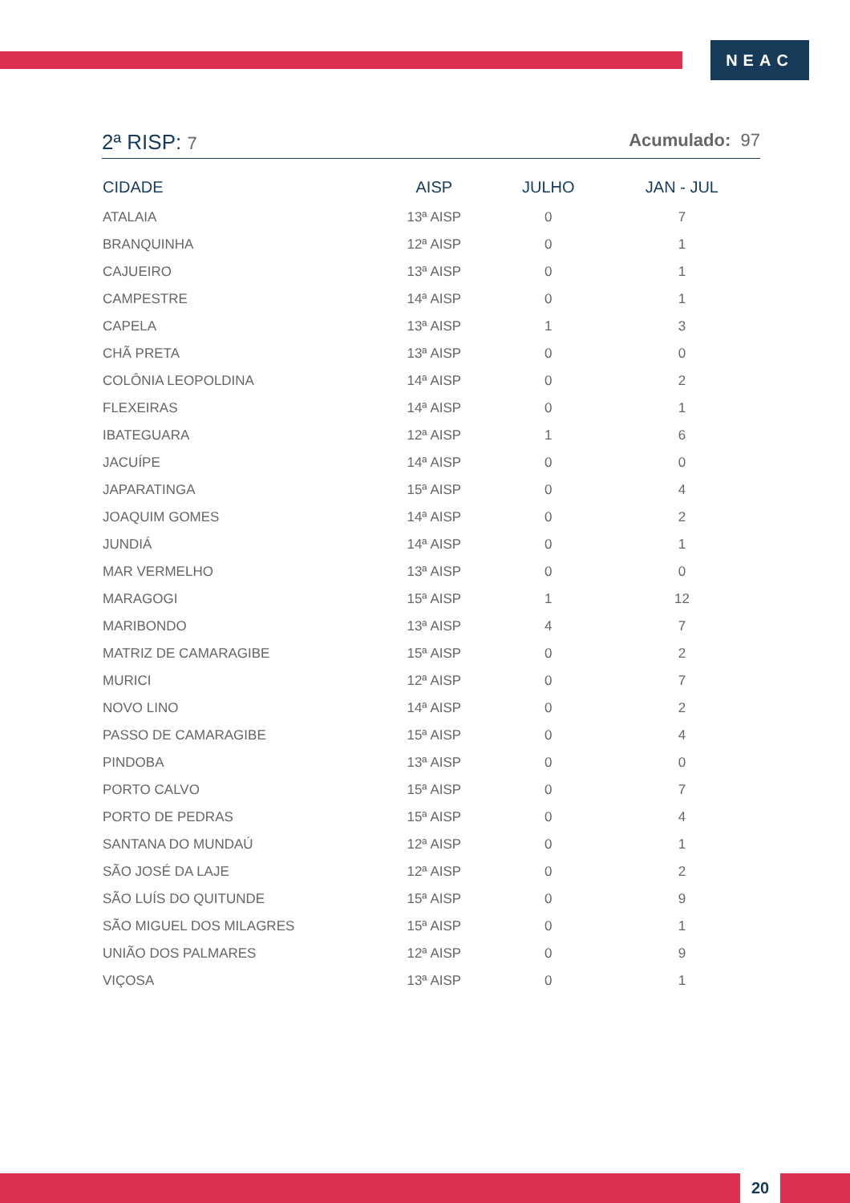NEAC
2ª RISP: 7 Acumulado: 97
| CIDADE | AISP | JULHO | JAN - JUL |
| --- | --- | --- | --- |
| ATALAIA | 13ª AISP | 0 | 7 |
| BRANQUINHA | 12ª AISP | 0 | 1 |
| CAJUEIRO | 13ª AISP | 0 | 1 |
| CAMPESTRE | 14ª AISP | 0 | 1 |
| CAPELA | 13ª AISP | 1 | 3 |
| CHÃ PRETA | 13ª AISP | 0 | 0 |
| COLÔNIA LEOPOLDINA | 14ª AISP | 0 | 2 |
| FLEXEIRAS | 14ª AISP | 0 | 1 |
| IBATEGUARA | 12ª AISP | 1 | 6 |
| JACUÍPE | 14ª AISP | 0 | 0 |
| JAPARATINGA | 15ª AISP | 0 | 4 |
| JOAQUIM GOMES | 14ª AISP | 0 | 2 |
| JUNDIÁ | 14ª AISP | 0 | 1 |
| MAR VERMELHO | 13ª AISP | 0 | 0 |
| MARAGOGI | 15ª AISP | 1 | 12 |
| MARIBONDO | 13ª AISP | 4 | 7 |
| MATRIZ DE CAMARAGIBE | 15ª AISP | 0 | 2 |
| MURICI | 12ª AISP | 0 | 7 |
| NOVO LINO | 14ª AISP | 0 | 2 |
| PASSO DE CAMARAGIBE | 15ª AISP | 0 | 4 |
| PINDOBA | 13ª AISP | 0 | 0 |
| PORTO CALVO | 15ª AISP | 0 | 7 |
| PORTO DE PEDRAS | 15ª AISP | 0 | 4 |
| SANTANA DO MUNDAÚ | 12ª AISP | 0 | 1 |
| SÃO JOSÉ DA LAJE | 12ª AISP | 0 | 2 |
| SÃO LUÍS DO QUITUNDE | 15ª AISP | 0 | 9 |
| SÃO MIGUEL DOS MILAGRES | 15ª AISP | 0 | 1 |
| UNIÃO DOS PALMARES | 12ª AISP | 0 | 9 |
| VIÇOSA | 13ª AISP | 0 | 1 |
20